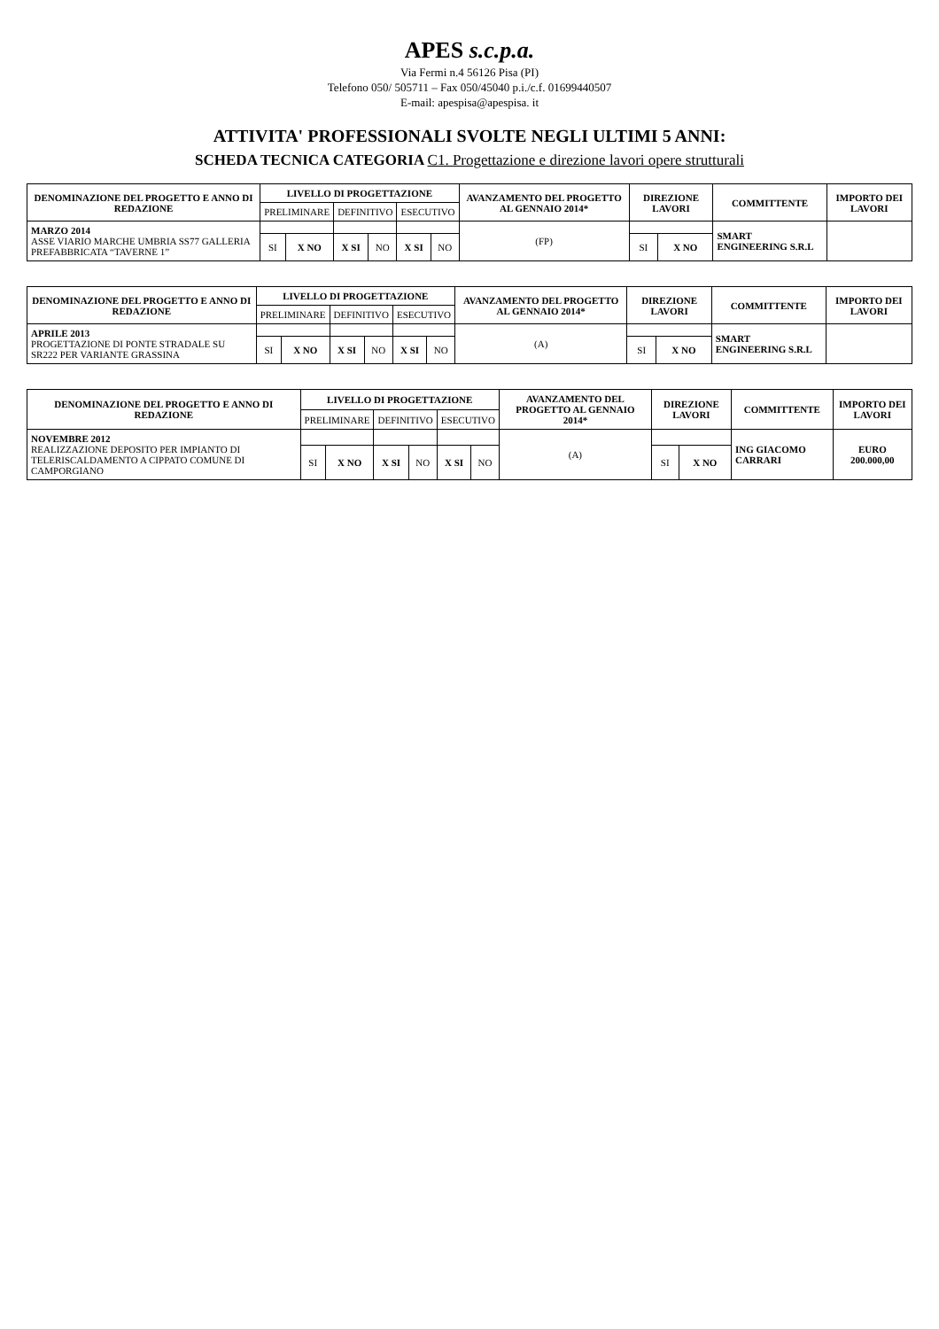APES s.c.p.a.
Via Fermi n.4 56126 Pisa (PI)
Telefono 050/ 505711 – Fax 050/45040 p.i./c.f. 01699440507
E-mail: apespisa@apespisa. it
ATTIVITA' PROFESSIONALI SVOLTE NEGLI ULTIMI 5 ANNI:
SCHEDA TECNICA CATEGORIA C1. Progettazione e direzione lavori opere strutturali
| DENOMINAZIONE DEL PROGETTO E ANNO DI REDAZIONE | LIVELLO DI PROGETTAZIONE | | | | | | AVANZAMENTO DEL PROGETTO AL GENNAIO 2014* | DIREZIONE LAVORI | | COMMITTENTE | IMPORTO DEI LAVORI |
| --- | --- | --- | --- | --- | --- | --- | --- | --- | --- | --- | --- |
| | PRELIMINARE | | DEFINITIVO | | ESECUTIVO | | | | | | |
| MARZO 2014 ASSE VIARIO MARCHE UMBRIA SS77 GALLERIA PREFABBRICATA “TAVERNE 1” | | | | | | | (FP) | | | SMART ENGINEERING S.R.L | |
| | SI | X NO | X SI | NO | X SI | NO | | SI | X NO | | |
| DENOMINAZIONE DEL PROGETTO E ANNO DI REDAZIONE | LIVELLO DI PROGETTAZIONE | | | | | | AVANZAMENTO DEL PROGETTO AL GENNAIO 2014* | DIREZIONE LAVORI | | COMMITTENTE | IMPORTO DEI LAVORI |
| --- | --- | --- | --- | --- | --- | --- | --- | --- | --- | --- | --- |
| | PRELIMINARE | | DEFINITIVO | | ESECUTIVO | | | | | | |
| APRILE 2013 PROGETTAZIONE DI PONTE STRADALE SU SR222 PER VARIANTE GRASSINA | | | | | | | (A) | | | SMART ENGINEERING S.R.L | |
| | SI | X NO | X SI | NO | X SI | NO | | SI | X NO | | |
| DENOMINAZIONE DEL PROGETTO E ANNO DI REDAZIONE | LIVELLO DI PROGETTAZIONE | | | | | | AVANZAMENTO DEL PROGETTO AL GENNAIO 2014* | DIREZIONE LAVORI | | COMMITTENTE | IMPORTO DEI LAVORI |
| --- | --- | --- | --- | --- | --- | --- | --- | --- | --- | --- | --- |
| | PRELIMINARE | | DEFINITIVO | | ESECUTIVO | | | | | | |
| NOVEMBRE 2012 REALIZZAZIONE DEPOSITO PER IMPIANTO DI TELERISCALDAMENTO A CIPPATO COMUNE DI CAMPORGIANO | | | | | | | (A) | | | ING GIACOMO CARRARI | EURO 200.000,00 |
| | SI | X NO | X SI | NO | X SI | NO | | SI | X NO | | |